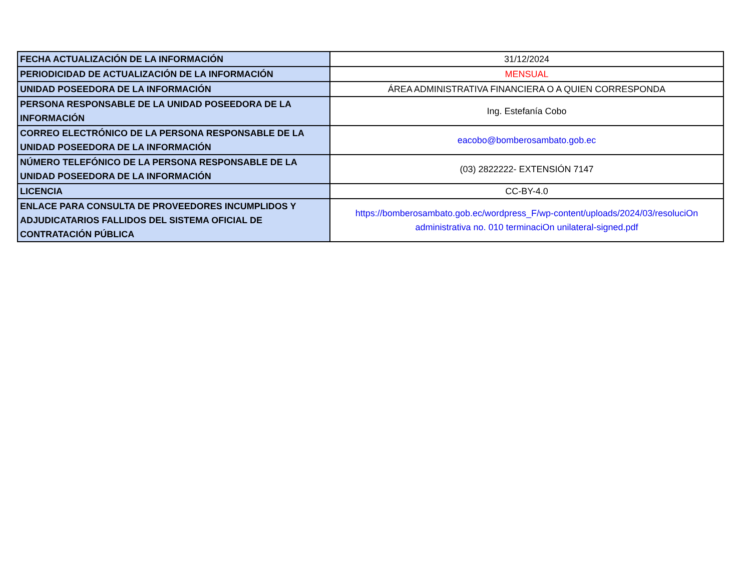| FECHA ACTUALIZACIÓN DE LA INFORMACIÓN | 31/12/2024 |
| PERIODICIDAD DE ACTUALIZACIÓN DE LA INFORMACIÓN | MENSUAL |
| UNIDAD POSEEDORA DE LA INFORMACIÓN | ÁREA ADMINISTRATIVA FINANCIERA O A QUIEN CORRESPONDA |
| PERSONA RESPONSABLE DE LA UNIDAD POSEEDORA DE LA INFORMACIÓN | Ing. Estefanía Cobo |
| CORREO ELECTRÓNICO DE LA PERSONA RESPONSABLE DE LA UNIDAD POSEEDORA DE LA INFORMACIÓN | eacobo@bomberosambato.gob.ec |
| NÚMERO TELEFÓNICO DE LA PERSONA RESPONSABLE DE LA UNIDAD POSEEDORA DE LA INFORMACIÓN | (03) 2822222- EXTENSIÓN 7147 |
| LICENCIA | CC-BY-4.0 |
| ENLACE PARA CONSULTA DE PROVEEDORES INCUMPLIDOS Y ADJUDICATARIOS FALLIDOS DEL SISTEMA OFICIAL DE CONTRATACIÓN PÚBLICA | https://bomberosambato.gob.ec/wordpress_F/wp-content/uploads/2024/03/resoluciOn administrativa no. 010 terminaciOn unilateral-signed.pdf |